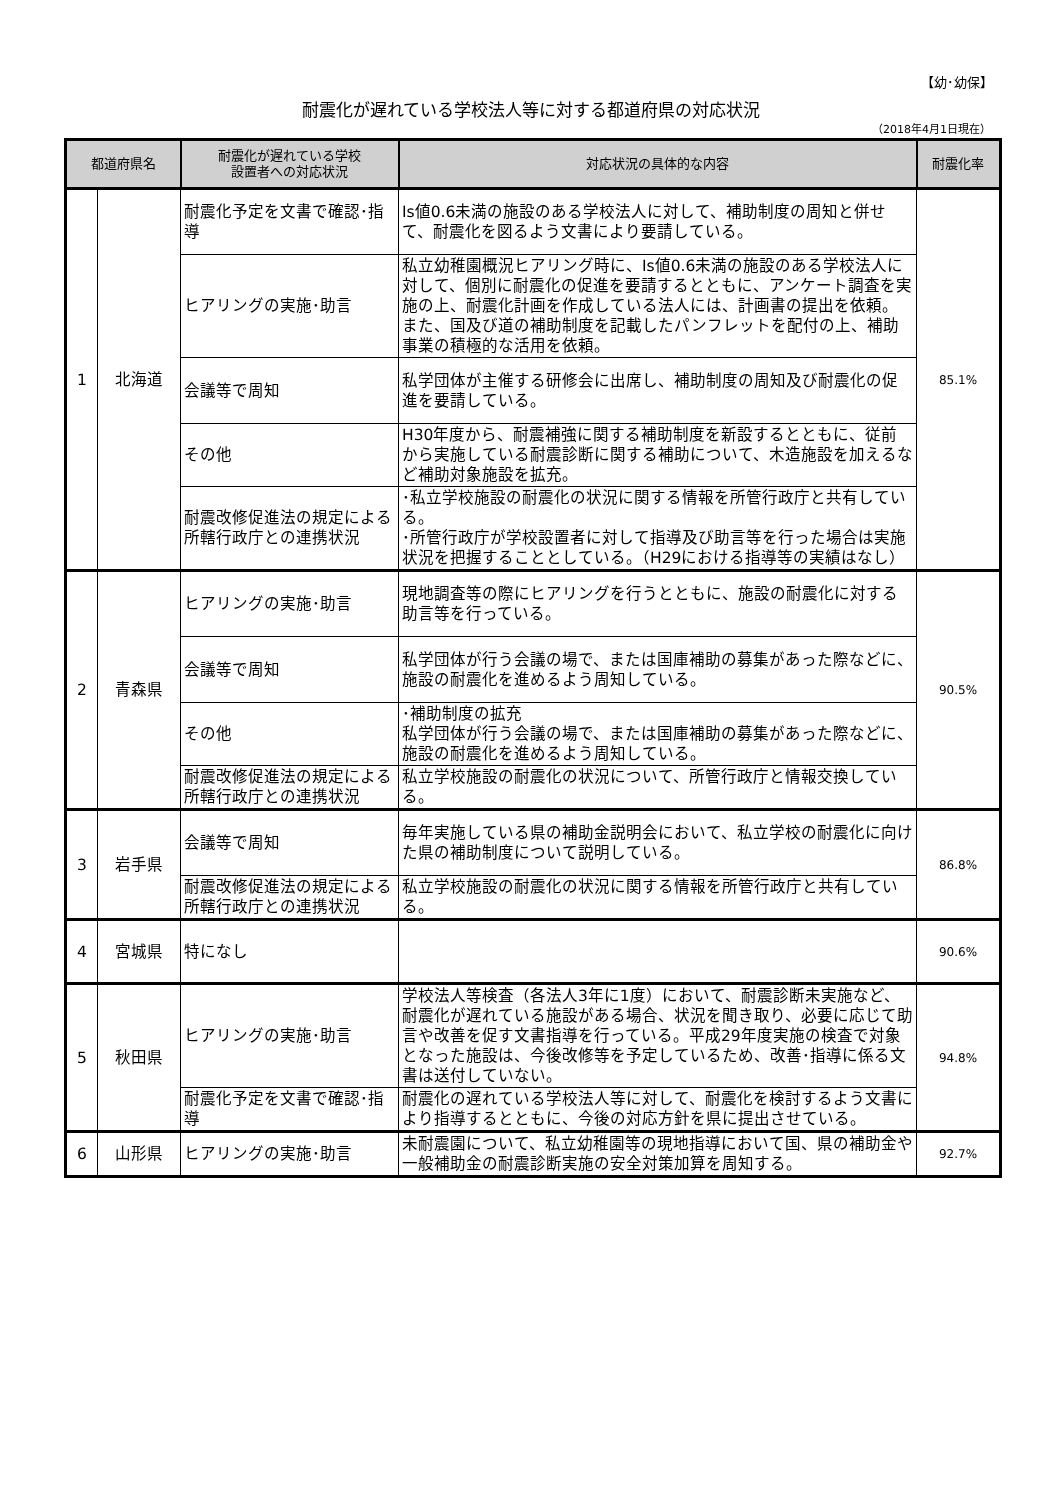【幼･幼保】
耐震化が遅れている学校法人等に対する都道府県の対応状況
（2018年4月1日現在）
| 都道府県名 | | 耐震化が遅れている学校 設置者への対応状況 | 対応状況の具体的な内容 | 耐震化率 |
| --- | --- | --- | --- | --- |
| 1 | 北海道 | 耐震化予定を文書で確認･指導 | Is値0.6未満の施設のある学校法人に対して、補助制度の周知と併せて、耐震化を図るよう文書により要請している。 | 85.1% |
| | | ヒアリングの実施･助言 | 私立幼稚園概況ヒアリング時に、Is値0.6未満の施設のある学校法人に対して、個別に耐震化の促進を要請するとともに、アンケート調査を実施の上、耐震化計画を作成している法人には、計画書の提出を依頼。また、国及び道の補助制度を記載したパンフレットを配付の上、補助事業の積極的な活用を依頼。 | |
| | | 会議等で周知 | 私学団体が主催する研修会に出席し、補助制度の周知及び耐震化の促進を要請している。 | |
| | | その他 | H30年度から、耐震補強に関する補助制度を新設するとともに、従前から実施している耐震診断に関する補助について、木造施設を加えるなど補助対象施設を拡充。 | |
| | | 耐震改修促進法の規定による所轄行政庁との連携状況 | ･私立学校施設の耐震化の状況に関する情報を所管行政庁と共有している。 ･所管行政庁が学校設置者に対して指導及び助言等を行った場合は実施状況を把握することとしている。（H29における指導等の実績はなし） | |
| 2 | 青森県 | ヒアリングの実施･助言 | 現地調査等の際にヒアリングを行うとともに、施設の耐震化に対する助言等を行っている。 | 90.5% |
| | | 会議等で周知 | 私学団体が行う会議の場で、または国庫補助の募集があった際などに、施設の耐震化を進めるよう周知している。 | |
| | | その他 | ･補助制度の拡充 私学団体が行う会議の場で、または国庫補助の募集があった際などに、施設の耐震化を進めるよう周知している。 | |
| | | 耐震改修促進法の規定による所轄行政庁との連携状況 | 私立学校施設の耐震化の状況について、所管行政庁と情報交換している。 | |
| 3 | 岩手県 | 会議等で周知 | 毎年実施している県の補助金説明会において、私立学校の耐震化に向けた県の補助制度について説明している。 | 86.8% |
| | | 耐震改修促進法の規定による所轄行政庁との連携状況 | 私立学校施設の耐震化の状況に関する情報を所管行政庁と共有している。 | |
| 4 | 宮城県 | 特になし | | 90.6% |
| 5 | 秋田県 | ヒアリングの実施･助言 | 学校法人等検査（各法人3年に1度）において、耐震診断未実施など、耐震化が遅れている施設がある場合、状況を聞き取り、必要に応じて助言や改善を促す文書指導を行っている。平成29年度実施の検査で対象となった施設は、今後改修等を予定しているため、改善･指導に係る文書は送付していない。 | 94.8% |
| | | 耐震化予定を文書で確認･指導 | 耐震化の遅れている学校法人等に対して、耐震化を検討するよう文書により指導するとともに、今後の対応方針を県に提出させている。 | |
| 6 | 山形県 | ヒアリングの実施･助言 | 未耐震園について、私立幼稚園等の現地指導において国、県の補助金や一般補助金の耐震診断実施の安全対策加算を周知する。 | 92.7% |